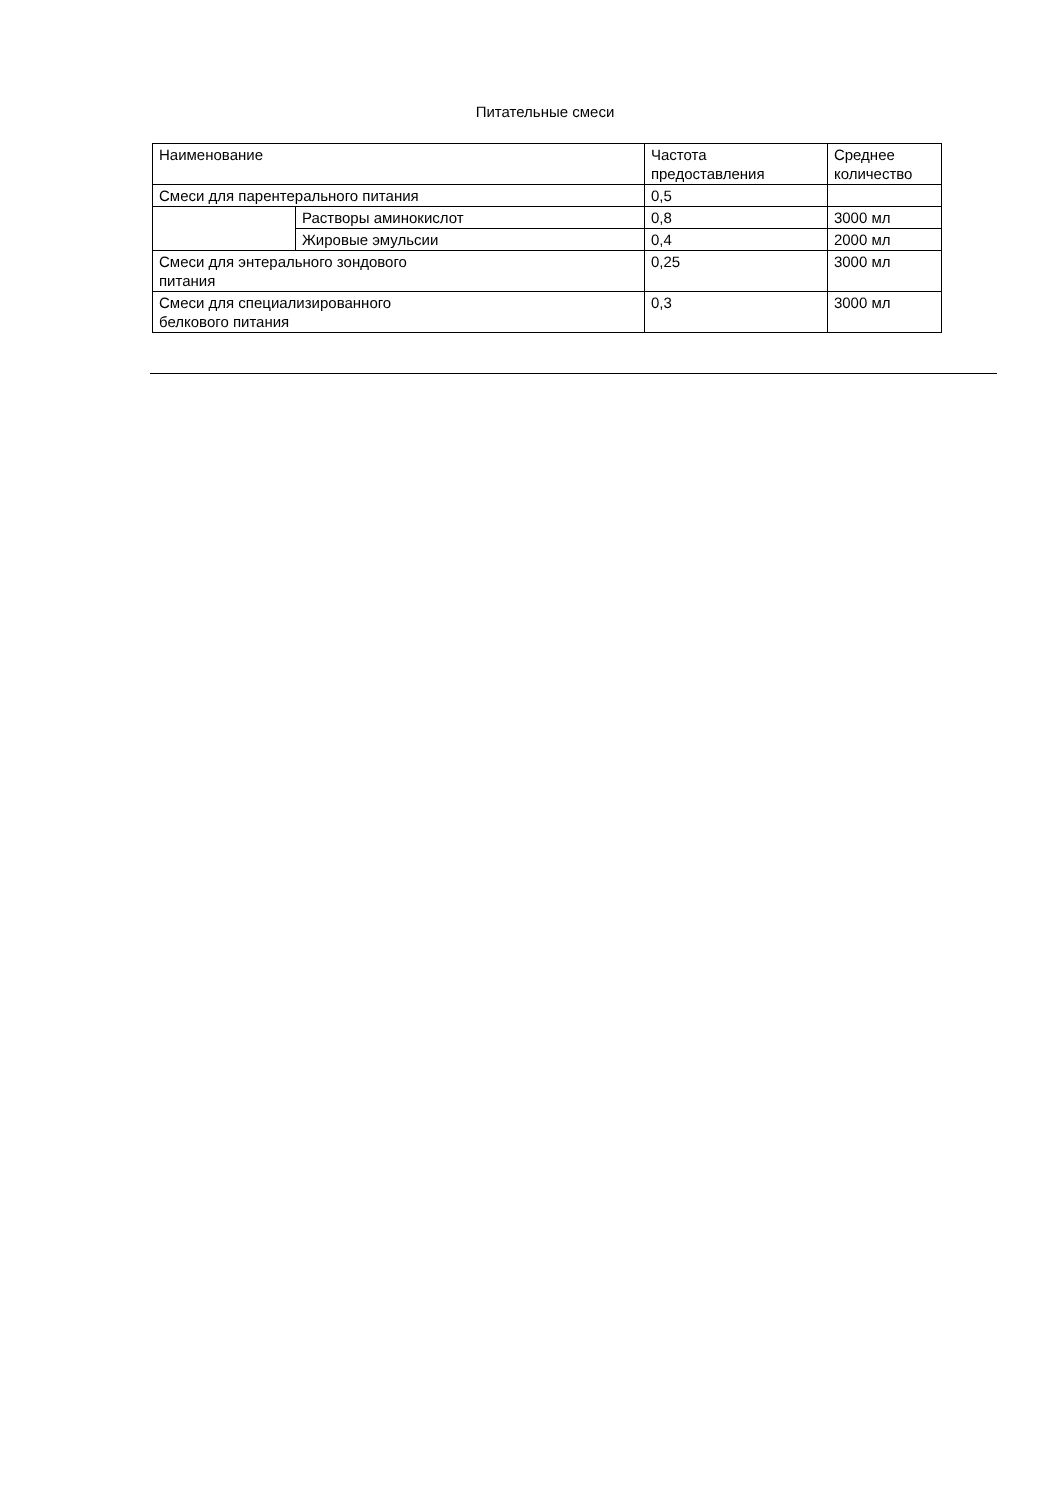Питательные смеси
| Наименование | | Частота предоставления | Среднее количество |
| Смеси для парентерального питания | | 0,5 | |
| | Растворы аминокислот | 0,8 | 3000 мл |
| | Жировые эмульсии | 0,4 | 2000 мл |
| Смеси для энтерального зондового питания | | 0,25 | 3000 мл |
| Смеси для специализированного белкового питания | | 0,3 | 3000 мл |